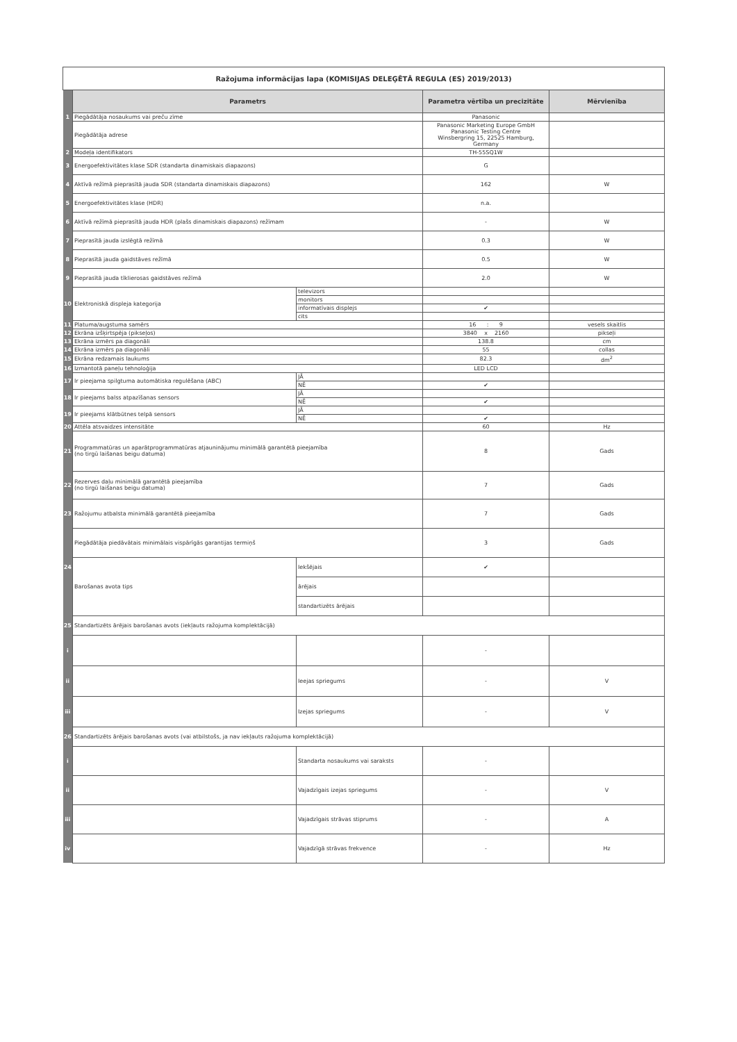| Ražojuma informācijas lapa (KOMISIJAS DELEĢĒTĀ REGULA (ES) 2019/2013) | | | | |
| | Parametrs | | Parametra vērtība un precizitāte | Mērvienība |
| 1 | Piegādātāja nosaukums vai preču zīme | | Panasonic | |
| | Piegādātāja adrese | | Panasonic Marketing Europe GmbH Panasonic Testing Centre Winsbergring 15, 22525 Hamburg, Germany | |
| 2 | Modeļa identifikators | | TH-55SQ1W | |
| 3 | Energoefektivitātes klase SDR (standarta dinamiskais diapazons) | | G | |
| 4 | Aktīvā režīmā pieprasītā jauda SDR (standarta dinamiskais diapazons) | | 162 | W |
| 5 | Energoefektivitātes klase (HDR) | | n.a. | |
| 6 | Aktīvā režīmā pieprasītā jauda HDR (plašs dinamiskais diapazons) režīmam | | - | W |
| 7 | Pieprasītā jauda izslēgtā režīmā | | 0.3 | W |
| 8 | Pieprasītā jauda gaidstāves režīmā | | 0.5 | W |
| 9 | Pieprasītā jauda tīklierosas gaidstāves režīmā | | 2.0 | W |
| 10 | Elektroniskā displeja kategorija | televizors | | |
| | | monitors | | |
| | | informatīvais displejs | ✔ | |
| | | cits | | |
| 11 | Platuma/augstuma samērs | | 16 : 9 | vesels skaitlis |
| 12 | Ekrāna izšķirtspēja (pikseļos) | | 3840 x 2160 | pikseļi |
| 13 | Ekrāna izmērs pa diagonāli | | 138.8 | cm |
| 14 | Ekrāna izmērs pa diagonāli | | 55 | collas |
| 15 | Ekrāna redzamais laukums | | 82.3 | dm<sup>2</sup> |
| 16 | Izmantotā paneļu tehnoloģija | | LED LCD | |
| 17 | Ir pieejama spilgtuma automātiska regulēšana (ABC) | JĀ | | |
| | | NĒ | ✔ | |
| 18 | Ir pieejams balss atpazīšanas sensors | JĀ | | |
| | | NĒ | ✔ | |
| 19 | Ir pieejams klātbūtnes telpā sensors | JĀ | | |
| | | NĒ | ✔ | |
| 20 | Attēla atsvaidzes intensitāte | | 60 | Hz |
| 21 | Programmatūras un aparātprogrammatūras atjauninājumu minimālā garantētā pieejamība (no tirgū laišanas beigu datuma) | | 8 | Gads |
| 22 | Rezerves daļu minimālā garantētā pieejamība (no tirgū laišanas beigu datuma) | | 7 | Gads |
| 23 | Ražojumu atbalsta minimālā garantētā pieejamība | | 7 | Gads |
| | Piegādātāja piedāvātais minimālais vispārīgās garantijas termiņš | | 3 | Gads |
| 24 | Barošanas avota tips | Iekšējais | ✔ | |
| | | ārējais | | |
| | | standartizēts ārējais | | |
| 25 | Standartizēts ārējais barošanas avots (iekļauts ražojuma komplektācijā) | | | |
| i | | | - | |
| ii | | Ieejas spriegums | - | V |
| iii | | Izejas spriegums | - | V |
| 26 | Standartizēts ārējais barošanas avots (vai atbilstošs, ja nav iekļauts ražojuma komplektācijā) | | | |
| i | | Standarta nosaukums vai saraksts | - | |
| ii | | Vajadzīgais izejas spriegums | - | V |
| iii | | Vajadzīgais strāvas stiprums | - | A |
| iv | | Vajadzīgā strāvas frekvence | - | Hz |